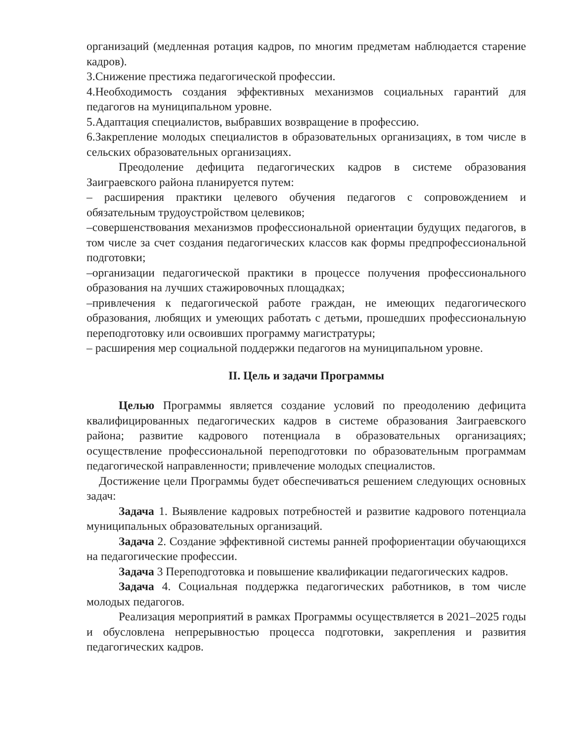организаций (медленная ротация кадров, по многим предметам наблюдается старение кадров).
3.Снижение престижа педагогической профессии.
4.Необходимость создания эффективных механизмов социальных гарантий для педагогов на муниципальном уровне.
5.Адаптация специалистов, выбравших возвращение в профессию.
6.Закрепление молодых специалистов в образовательных организациях, в том числе в сельских образовательных организациях.
Преодоление дефицита педагогических кадров в системе образования Заиграевского района планируется путем:
– расширения практики целевого обучения педагогов с сопровождением и обязательным трудоустройством целевиков;
–совершенствования механизмов профессиональной ориентации будущих педагогов, в том числе за счет создания педагогических классов как формы предпрофессиональной подготовки;
–организации педагогической практики в процессе получения профессионального образования на лучших стажировочных площадках;
–привлечения к педагогической работе граждан, не имеющих педагогического образования, любящих и умеющих работать с детьми, прошедших профессиональную переподготовку или освоивших программу магистратуры;
– расширения мер социальной поддержки педагогов на муниципальном уровне.
II. Цель и задачи Программы
Целью Программы является создание условий по преодолению дефицита квалифицированных педагогических кадров в системе образования Заиграевского района; развитие кадрового потенциала в образовательных организациях; осуществление профессиональной переподготовки по образовательным программам педагогической направленности; привлечение молодых специалистов.
Достижение цели Программы будет обеспечиваться решением следующих основных задач:
Задача 1. Выявление кадровых потребностей и развитие кадрового потенциала муниципальных образовательных организаций.
Задача 2. Создание эффективной системы ранней профориентации обучающихся на педагогические профессии.
Задача 3 Переподготовка и повышение квалификации педагогических кадров.
Задача 4. Социальная поддержка педагогических работников, в том числе молодых педагогов.
Реализация мероприятий в рамках Программы осуществляется в 2021–2025 годы и обусловлена непрерывностью процесса подготовки, закрепления и развития педагогических кадров.